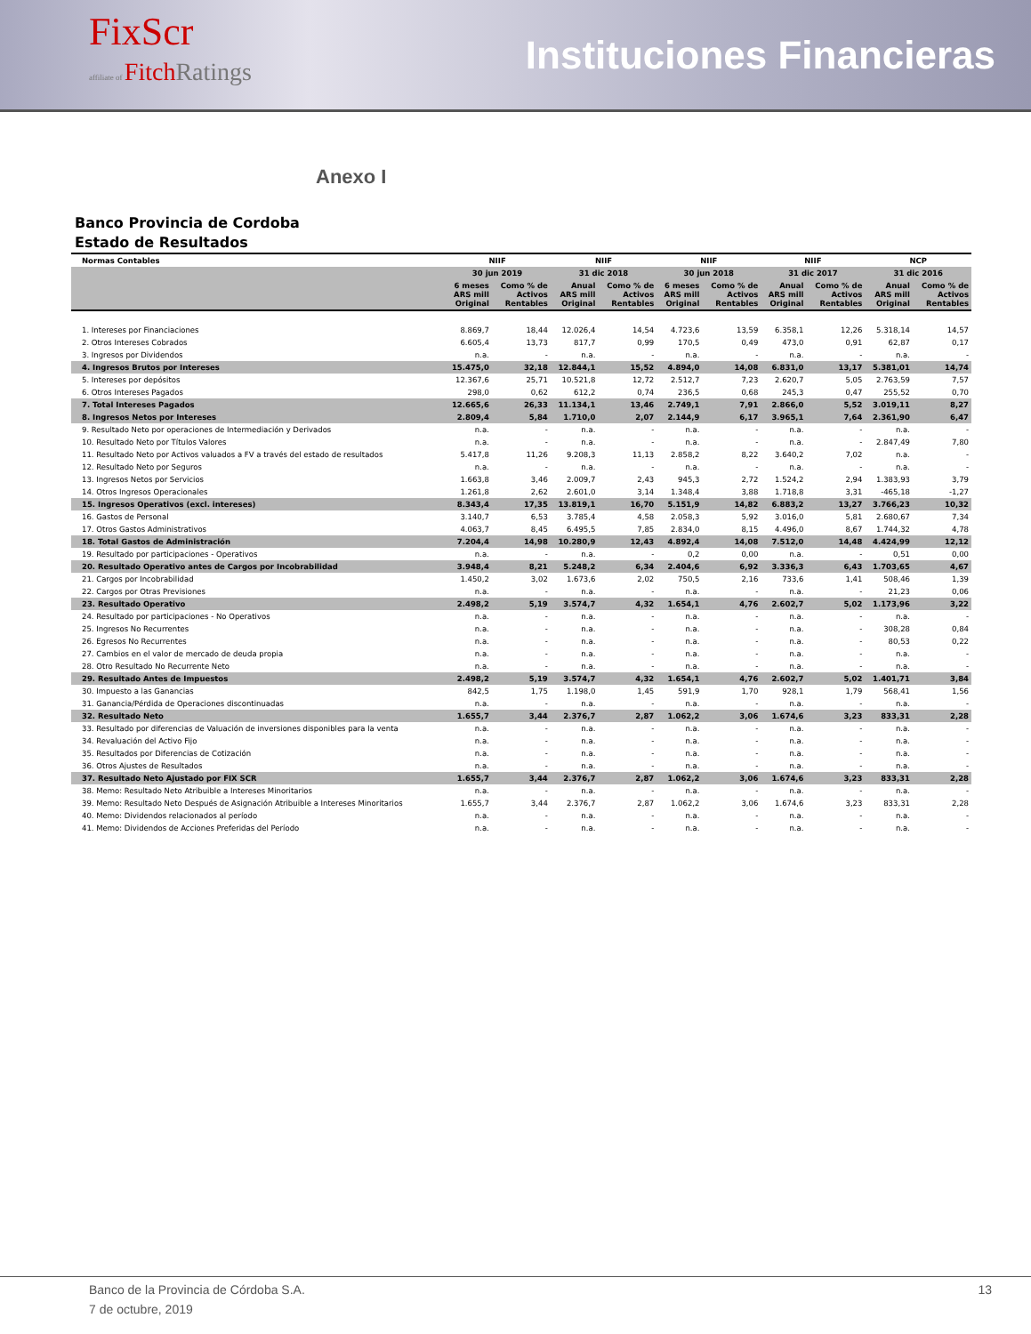FixScr
affiliate of Fitch Ratings
Instituciones Financieras
Anexo I
Banco Provincia de Cordoba
Estado de Resultados
| Normas Contables | NIIF | | NIIF | | NIIF | | NIIF | | NCP | |
| --- | --- | --- | --- | --- | --- | --- | --- | --- | --- | --- |
| | 30 jun 2019 | | 31 dic 2018 | | 30 jun 2018 | | 31 dic 2017 | | 31 dic 2016 | |
| | 6 meses ARS mill Original | Como % de Activos Rentables | Anual ARS mill Original | Como % de Activos Rentables | 6 meses ARS mill Original | Como % de Activos Rentables | Anual ARS mill Original | Como % de Activos Rentables | Anual ARS mill Original | Como % de Activos Rentables |
| 1. Intereses por Financiaciones | 8.869,7 | 18,44 | 12.026,4 | 14,54 | 4.723,6 | 13,59 | 6.358,1 | 12,26 | 5.318,14 | 14,57 |
| 2. Otros Intereses Cobrados | 6.605,4 | 13,73 | 817,7 | 0,99 | 170,5 | 0,49 | 473,0 | 0,91 | 62,87 | 0,17 |
| 3. Ingresos por Dividendos | n.a. | - | n.a. | - | n.a. | - | n.a. | - | n.a. | - |
| 4. Ingresos Brutos por Intereses | 15.475,0 | 32,18 | 12.844,1 | 15,52 | 4.894,0 | 14,08 | 6.831,0 | 13,17 | 5.381,01 | 14,74 |
| 5. Intereses por depósitos | 12.367,6 | 25,71 | 10.521,8 | 12,72 | 2.512,7 | 7,23 | 2.620,7 | 5,05 | 2.763,59 | 7,57 |
| 6. Otros Intereses Pagados | 298,0 | 0,62 | 612,2 | 0,74 | 236,5 | 0,68 | 245,3 | 0,47 | 255,52 | 0,70 |
| 7. Total Intereses Pagados | 12.665,6 | 26,33 | 11.134,1 | 13,46 | 2.749,1 | 7,91 | 2.866,0 | 5,52 | 3.019,11 | 8,27 |
| 8. Ingresos Netos por Intereses | 2.809,4 | 5,84 | 1.710,0 | 2,07 | 2.144,9 | 6,17 | 3.965,1 | 7,64 | 2.361,90 | 6,47 |
| 9. Resultado Neto por operaciones de Intermediación y Derivados | n.a. | - | n.a. | - | n.a. | - | n.a. | - | n.a. | - |
| 10. Resultado Neto por Títulos Valores | n.a. | - | n.a. | - | n.a. | - | n.a. | - | 2.847,49 | 7,80 |
| 11. Resultado Neto por Activos valuados a FV a través del estado de resultados | 5.417,8 | 11,26 | 9.208,3 | 11,13 | 2.858,2 | 8,22 | 3.640,2 | 7,02 | n.a. | - |
| 12. Resultado Neto por Seguros | n.a. | - | n.a. | - | n.a. | - | n.a. | - | n.a. | - |
| 13. Ingresos Netos por Servicios | 1.663,8 | 3,46 | 2.009,7 | 2,43 | 945,3 | 2,72 | 1.524,2 | 2,94 | 1.383,93 | 3,79 |
| 14. Otros Ingresos Operacionales | 1.261,8 | 2,62 | 2.601,0 | 3,14 | 1.348,4 | 3,88 | 1.718,8 | 3,31 | -465,18 | -1,27 |
| 15. Ingresos Operativos (excl. intereses) | 8.343,4 | 17,35 | 13.819,1 | 16,70 | 5.151,9 | 14,82 | 6.883,2 | 13,27 | 3.766,23 | 10,32 |
| 16. Gastos de Personal | 3.140,7 | 6,53 | 3.785,4 | 4,58 | 2.058,3 | 5,92 | 3.016,0 | 5,81 | 2.680,67 | 7,34 |
| 17. Otros Gastos Administrativos | 4.063,7 | 8,45 | 6.495,5 | 7,85 | 2.834,0 | 8,15 | 4.496,0 | 8,67 | 1.744,32 | 4,78 |
| 18. Total Gastos de Administración | 7.204,4 | 14,98 | 10.280,9 | 12,43 | 4.892,4 | 14,08 | 7.512,0 | 14,48 | 4.424,99 | 12,12 |
| 19. Resultado por participaciones - Operativos | n.a. | - | n.a. | - | 0,2 | 0,00 | n.a. | - | 0,51 | 0,00 |
| 20. Resultado Operativo antes de Cargos por Incobrabilidad | 3.948,4 | 8,21 | 5.248,2 | 6,34 | 2.404,6 | 6,92 | 3.336,3 | 6,43 | 1.703,65 | 4,67 |
| 21. Cargos por Incobrabilidad | 1.450,2 | 3,02 | 1.673,6 | 2,02 | 750,5 | 2,16 | 733,6 | 1,41 | 508,46 | 1,39 |
| 22. Cargos por Otras Previsiones | n.a. | - | n.a. | - | n.a. | - | n.a. | - | 21,23 | 0,06 |
| 23. Resultado Operativo | 2.498,2 | 5,19 | 3.574,7 | 4,32 | 1.654,1 | 4,76 | 2.602,7 | 5,02 | 1.173,96 | 3,22 |
| 24. Resultado por participaciones - No Operativos | n.a. | - | n.a. | - | n.a. | - | n.a. | - | n.a. | - |
| 25. Ingresos No Recurrentes | n.a. | - | n.a. | - | n.a. | - | n.a. | - | 308,28 | 0,84 |
| 26. Egresos No Recurrentes | n.a. | - | n.a. | - | n.a. | - | n.a. | - | 80,53 | 0,22 |
| 27. Cambios en el valor de mercado de deuda propia | n.a. | - | n.a. | - | n.a. | - | n.a. | - | n.a. | - |
| 28. Otro Resultado No Recurrente Neto | n.a. | - | n.a. | - | n.a. | - | n.a. | - | n.a. | - |
| 29. Resultado Antes de Impuestos | 2.498,2 | 5,19 | 3.574,7 | 4,32 | 1.654,1 | 4,76 | 2.602,7 | 5,02 | 1.401,71 | 3,84 |
| 30. Impuesto a las Ganancias | 842,5 | 1,75 | 1.198,0 | 1,45 | 591,9 | 1,70 | 928,1 | 1,79 | 568,41 | 1,56 |
| 31. Ganancia/Pérdida de Operaciones discontinuadas | n.a. | - | n.a. | - | n.a. | - | n.a. | - | n.a. | - |
| 32. Resultado Neto | 1.655,7 | 3,44 | 2.376,7 | 2,87 | 1.062,2 | 3,06 | 1.674,6 | 3,23 | 833,31 | 2,28 |
| 33. Resultado por diferencias de Valuación de inversiones disponibles para la venta | n.a. | - | n.a. | - | n.a. | - | n.a. | - | n.a. | - |
| 34. Revaluación del Activo Fijo | n.a. | - | n.a. | - | n.a. | - | n.a. | - | n.a. | - |
| 35. Resultados por Diferencias de Cotización | n.a. | - | n.a. | - | n.a. | - | n.a. | - | n.a. | - |
| 36. Otros Ajustes de Resultados | n.a. | - | n.a. | - | n.a. | - | n.a. | - | n.a. | - |
| 37. Resultado Neto Ajustado por FIX SCR | 1.655,7 | 3,44 | 2.376,7 | 2,87 | 1.062,2 | 3,06 | 1.674,6 | 3,23 | 833,31 | 2,28 |
| 38. Memo: Resultado Neto Atribuible a Intereses Minoritarios | n.a. | - | n.a. | - | n.a. | - | n.a. | - | n.a. | - |
| 39. Memo: Resultado Neto Después de Asignación Atribuible a Intereses Minoritarios | 1.655,7 | 3,44 | 2.376,7 | 2,87 | 1.062,2 | 3,06 | 1.674,6 | 3,23 | 833,31 | 2,28 |
| 40. Memo: Dividendos relacionados al período | n.a. | - | n.a. | - | n.a. | - | n.a. | - | n.a. | - |
| 41. Memo: Dividendos de Acciones Preferidas del Período | n.a. | - | n.a. | - | n.a. | - | n.a. | - | n.a. | - |
Banco de la Provincia de Córdoba S.A. 13
7 de octubre, 2019